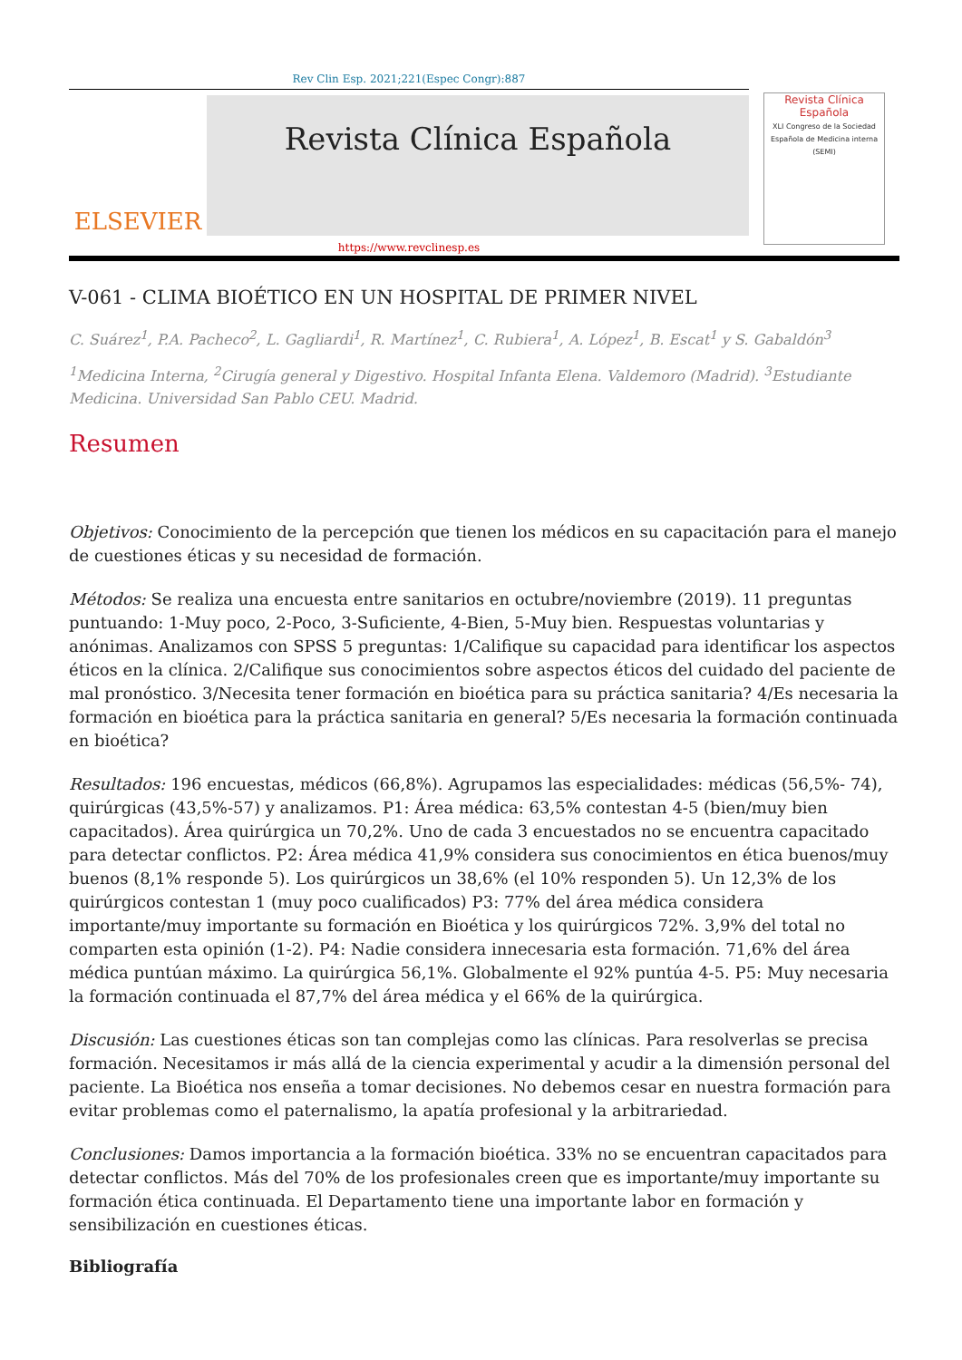Rev Clin Esp. 2021;221(Espec Congr):887
ELSEVIER
Revista Clínica Española
Revista Clínica Española
XLI Congreso de la Sociedad Española de Medicina interna (SEMI)
https://www.revclinesp.es
V-061 - CLIMA BIOÉTICO EN UN HOSPITAL DE PRIMER NIVEL
C. Suárez<sup>1</sup>, P.A. Pacheco<sup>2</sup>, L. Gagliardi<sup>1</sup>, R. Martínez<sup>1</sup>, C. Rubiera<sup>1</sup>, A. López<sup>1</sup>, B. Escat<sup>1</sup> y S. Gabaldón<sup>3</sup>
<sup>1</sup> Medicina Interna, <sup>2</sup>Cirugía general y Digestivo. Hospital Infanta Elena. Valdemoro (Madrid). <sup>3</sup>Estudiante Medicina. Universidad San Pablo CEU. Madrid.
Resumen
Objetivos: Conocimiento de la percepción que tienen los médicos en su capacitación para el manejo de cuestiones éticas y su necesidad de formación.
Métodos: Se realiza una encuesta entre sanitarios en octubre/noviembre (2019). 11 preguntas puntuando: 1-Muy poco, 2-Poco, 3-Suficiente, 4-Bien, 5-Muy bien. Respuestas voluntarias y anónimas. Analizamos con SPSS 5 preguntas: 1/Califique su capacidad para identificar los aspectos éticos en la clínica. 2/Califique sus conocimientos sobre aspectos éticos del cuidado del paciente de mal pronóstico. 3/Necesita tener formación en bioética para su práctica sanitaria? 4/Es necesaria la formación en bioética para la práctica sanitaria en general? 5/Es necesaria la formación continuada en bioética?
Resultados: 196 encuestas, médicos (66,8%). Agrupamos las especialidades: médicas (56,5%- 74), quirúrgicas (43,5%-57) y analizamos. P1: Área médica: 63,5% contestan 4-5 (bien/muy bien capacitados). Área quirúrgica un 70,2%. Uno de cada 3 encuestados no se encuentra capacitado para detectar conflictos. P2: Área médica 41,9% considera sus conocimientos en ética buenos/muy buenos (8,1% responde 5). Los quirúrgicos un 38,6% (el 10% responden 5). Un 12,3% de los quirúrgicos contestan 1 (muy poco cualificados) P3: 77% del área médica considera importante/muy importante su formación en Bioética y los quirúrgicos 72%. 3,9% del total no comparten esta opinión (1-2). P4: Nadie considera innecesaria esta formación. 71,6% del área médica puntúan máximo. La quirúrgica 56,1%. Globalmente el 92% puntúa 4-5. P5: Muy necesaria la formación continuada el 87,7% del área médica y el 66% de la quirúrgica.
Discusión: Las cuestiones éticas son tan complejas como las clínicas. Para resolverlas se precisa formación. Necesitamos ir más allá de la ciencia experimental y acudir a la dimensión personal del paciente. La Bioética nos enseña a tomar decisiones. No debemos cesar en nuestra formación para evitar problemas como el paternalismo, la apatía profesional y la arbitrariedad.
Conclusiones: Damos importancia a la formación bioética. 33% no se encuentran capacitados para detectar conflictos. Más del 70% de los profesionales creen que es importante/muy importante su formación ética continuada. El Departamento tiene una importante labor en formación y sensibilización en cuestiones éticas.
Bibliografía